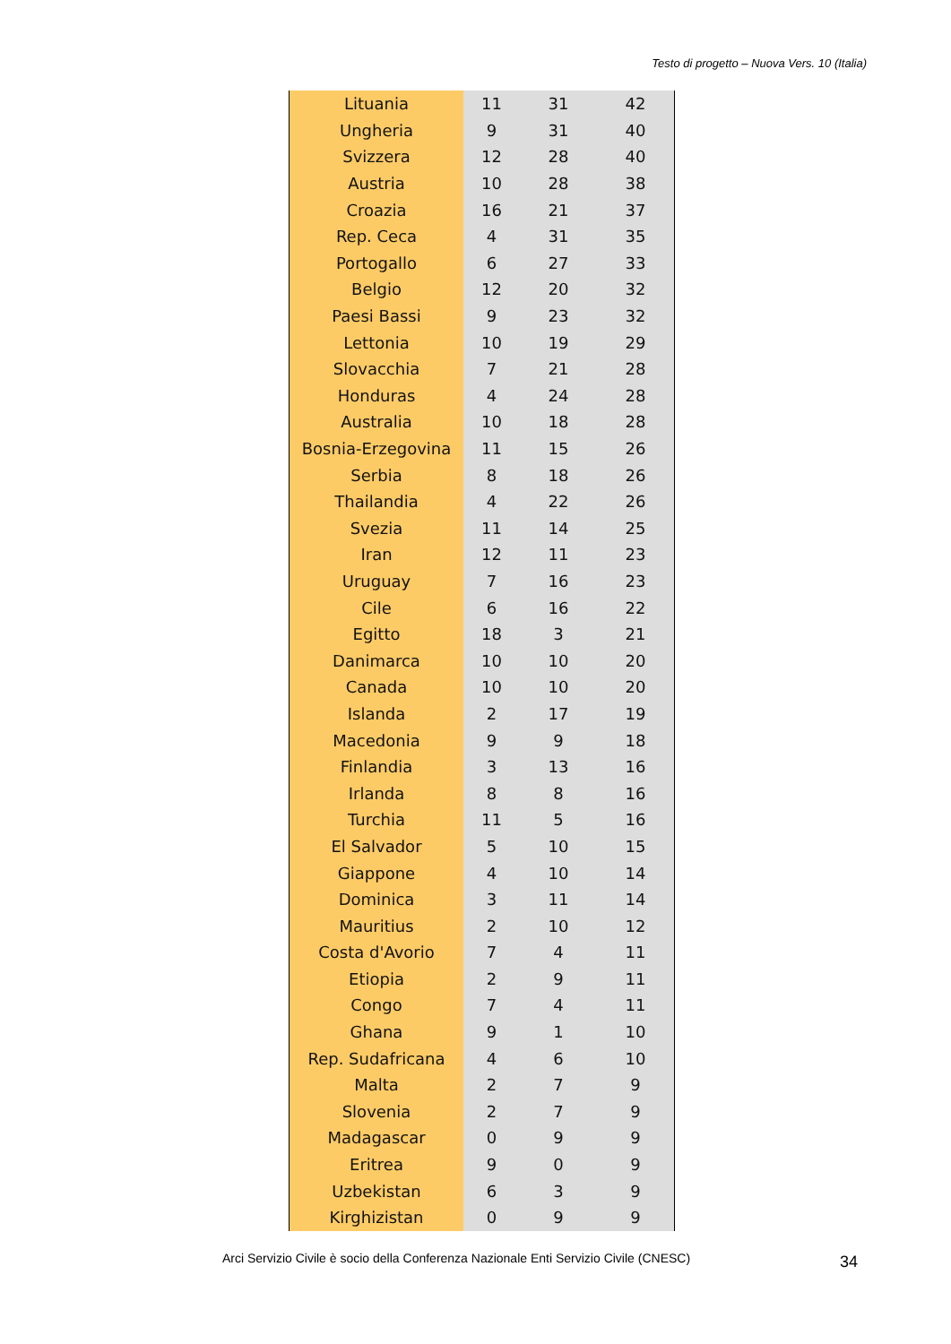Testo di progetto – Nuova Vers. 10 (Italia)
| Lituania | 11 | 31 | 42 |
| Ungheria | 9 | 31 | 40 |
| Svizzera | 12 | 28 | 40 |
| Austria | 10 | 28 | 38 |
| Croazia | 16 | 21 | 37 |
| Rep. Ceca | 4 | 31 | 35 |
| Portogallo | 6 | 27 | 33 |
| Belgio | 12 | 20 | 32 |
| Paesi Bassi | 9 | 23 | 32 |
| Lettonia | 10 | 19 | 29 |
| Slovacchia | 7 | 21 | 28 |
| Honduras | 4 | 24 | 28 |
| Australia | 10 | 18 | 28 |
| Bosnia-Erzegovina | 11 | 15 | 26 |
| Serbia | 8 | 18 | 26 |
| Thailandia | 4 | 22 | 26 |
| Svezia | 11 | 14 | 25 |
| Iran | 12 | 11 | 23 |
| Uruguay | 7 | 16 | 23 |
| Cile | 6 | 16 | 22 |
| Egitto | 18 | 3 | 21 |
| Danimarca | 10 | 10 | 20 |
| Canada | 10 | 10 | 20 |
| Islanda | 2 | 17 | 19 |
| Macedonia | 9 | 9 | 18 |
| Finlandia | 3 | 13 | 16 |
| Irlanda | 8 | 8 | 16 |
| Turchia | 11 | 5 | 16 |
| El Salvador | 5 | 10 | 15 |
| Giappone | 4 | 10 | 14 |
| Dominica | 3 | 11 | 14 |
| Mauritius | 2 | 10 | 12 |
| Costa d'Avorio | 7 | 4 | 11 |
| Etiopia | 2 | 9 | 11 |
| Congo | 7 | 4 | 11 |
| Ghana | 9 | 1 | 10 |
| Rep. Sudafricana | 4 | 6 | 10 |
| Malta | 2 | 7 | 9 |
| Slovenia | 2 | 7 | 9 |
| Madagascar | 0 | 9 | 9 |
| Eritrea | 9 | 0 | 9 |
| Uzbekistan | 6 | 3 | 9 |
| Kirghizistan | 0 | 9 | 9 |
Arci Servizio Civile è socio della Conferenza Nazionale Enti Servizio Civile (CNESC)
34